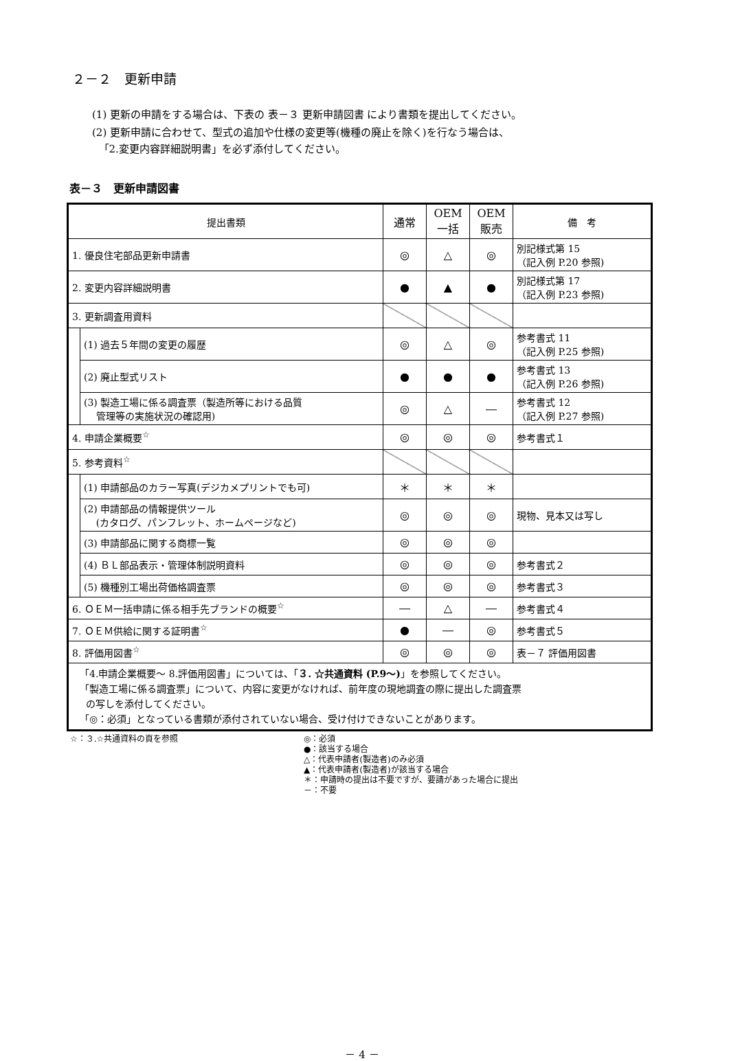２－２　更新申請
(1) 更新の申請をする場合は、下表の 表－３ 更新申請図書 により書類を提出してください。
(2) 更新申請に合わせて、型式の追加や仕様の変更等(機種の廃止を除く)を行なう場合は、
「2.変更内容詳細説明書」を必ず添付してください。
表－３　更新申請図書
| 提出書類 | | 通常 | OEM 一括 | OEM 販売 | 備 考 |
| --- | --- | --- | --- | --- | --- |
| 1. 優良住宅部品更新申請書 | | ◎ | △ | ◎ | 別記様式第 15 （記入例 P.20 参照) |
| 2. 変更内容詳細説明書 | | ● | ▲ | ● | 別記様式第 17 （記入例 P.23 参照) |
| 3. 更新調査用資料 | | | | | |
| | (1) 過去５年間の変更の履歴 | ◎ | △ | ◎ | 参考書式 11 （記入例 P.25 参照) |
| | (2) 廃止型式リスト | ● | ● | ● | 参考書式 13 （記入例 P.26 参照) |
| | (3) 製造工場に係る調査票（製造所等における品質 管理等の実施状況の確認用) | ◎ | △ | ― | 参考書式 12 （記入例 P.27 参照) |
| 4. 申請企業概要<sup>☆</sup> | | ◎ | ◎ | ◎ | 参考書式１ |
| 5. 参考資料<sup>☆</sup> | | | | | |
| | (1) 申請部品のカラー写真(デジカメプリントでも可) | ＊ | ＊ | ＊ | |
| | (2) 申請部品の情報提供ツール (カタログ、パンフレット、ホームページなど) | ◎ | ◎ | ◎ | 現物、見本又は写し |
| | (3) 申請部品に関する商標一覧 | ◎ | ◎ | ◎ | |
| | (4) ＢＬ部品表示・管理体制説明資料 | ◎ | ◎ | ◎ | 参考書式２ |
| | (5) 機種別工場出荷価格調査票 | ◎ | ◎ | ◎ | 参考書式３ |
| 6. ＯＥＭ一括申請に係る相手先ブランドの概要<sup>☆</sup> | | ― | △ | ― | 参考書式４ |
| 7. ＯＥＭ供給に関する証明書<sup>☆</sup> | | ● | ― | ◎ | 参考書式５ |
| 8. 評価用図書<sup>☆</sup> | | ◎ | ◎ | ◎ | 表－７ 評価用図書 |
| 「4.申請企業概要～ 8.評価用図書」については、「 ３. ☆共通資料 (P.9～) 」を参照してください。 「製造工場に係る調査票」について、内容に変更がなければ、前年度の現地調査の際に提出した調査票 の写しを添付してください。 「◎：必須」となっている書類が添付されていない場合、受け付けできないことがあります。 | | | | | |
☆：３.☆共通資料の頁を参照 ◎：必須
●：該当する場合
△：代表申請者(製造者)のみ必須
▲：代表申請者(製造者)が該当する場合
＊：申請時の提出は不要ですが、要請があった場合に提出
－：不要
－ 4 －